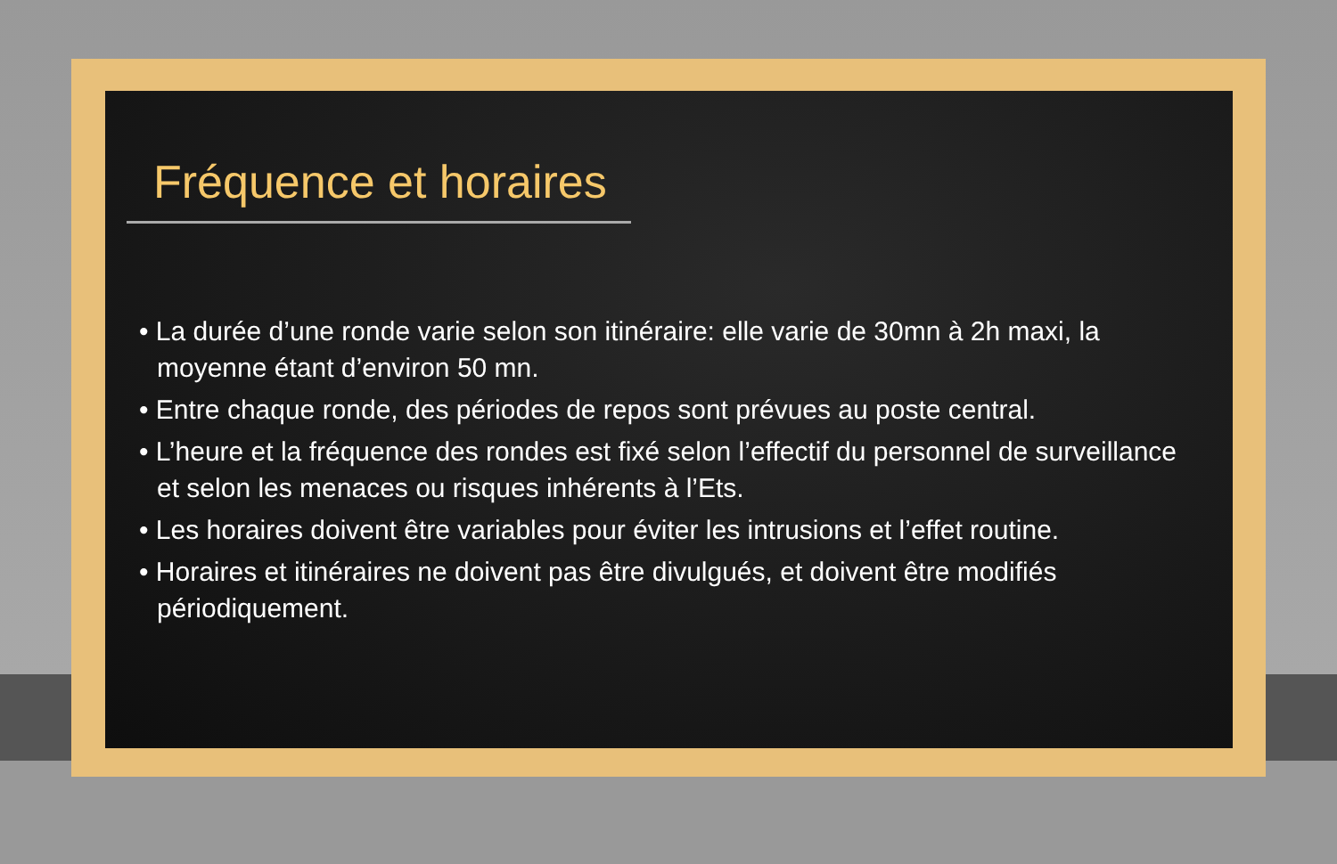Fréquence et horaires
• La durée d’une ronde varie selon son itinéraire: elle varie de 30mn à 2h maxi, la moyenne étant d’environ 50 mn.
• Entre chaque ronde, des périodes de repos sont prévues au poste central.
• L’heure et la fréquence des rondes est fixé selon l’effectif du personnel de surveillance et selon les menaces ou risques inhérents à l’Ets.
• Les horaires doivent être variables pour éviter les intrusions et l’effet routine.
• Horaires et itinéraires ne doivent pas être divulgués, et doivent être modifiés périodiquement.